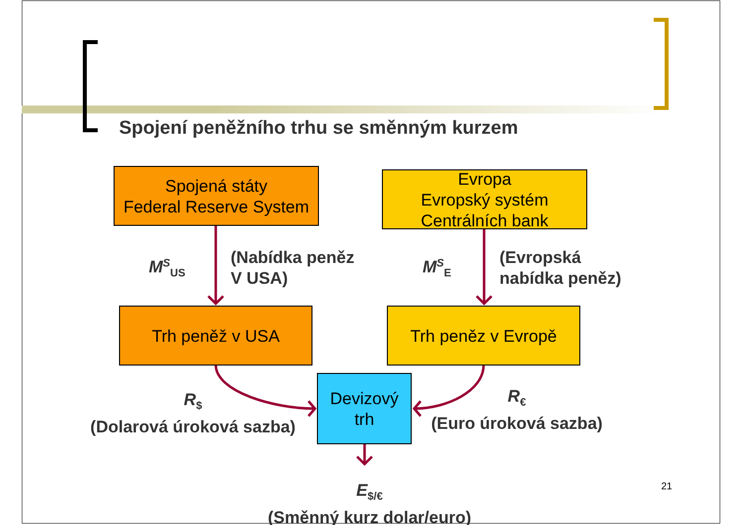Spojení peněžního trhu se směnným kurzem
Spojená státy
Federal Reserve System
Evropa
Evropský systém
Centrálních bank
M<sup>S</sup><sub>US</sub>
(Nabídka peněz
V USA)
M<sup>S</sup><sub>E</sub>
(Evropská
nabídka peněz)
Trh peněž v USA Trh peněz v Evropě
Devizový
trh
R<sub>$</sub>
(Dolarová úroková sazba)
R<sub>€</sub>
(Euro úroková sazba)
E<sub>$/€</sub>
(Směnný kurz dolar/euro)
21